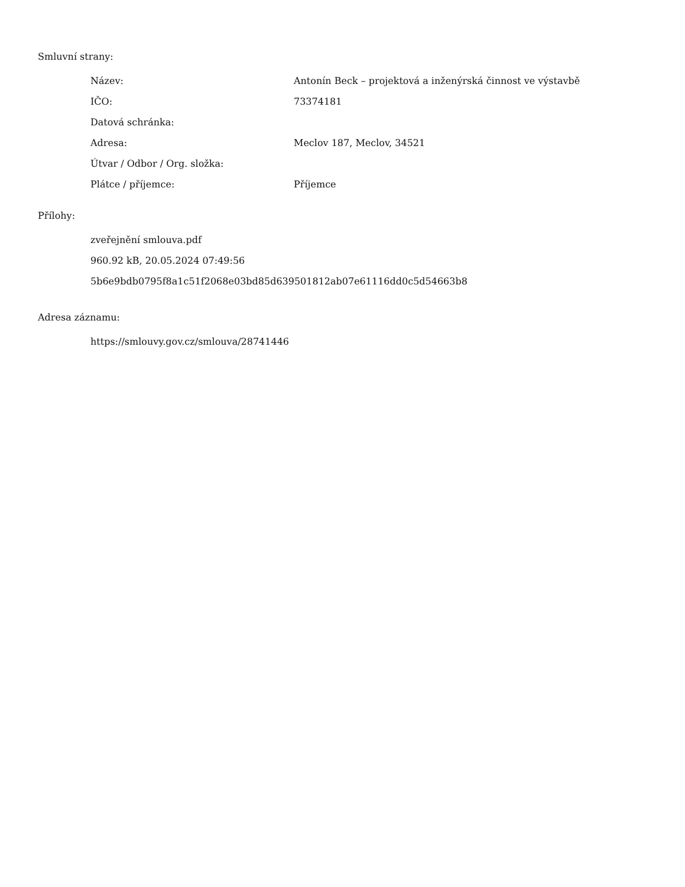Smluvní strany:
| Název: | Antonín Beck – projektová a inženýrská činnost ve výstavbě |
| IČO: | 73374181 |
| Datová schránka: | |
| Adresa: | Meclov 187, Meclov, 34521 |
| Útvar / Odbor / Org. složka: | |
| Plátce / příjemce: | Příjemce |
Přílohy:
zveřejnění smlouva.pdf
960.92 kB, 20.05.2024 07:49:56
5b6e9bdb0795f8a1c51f2068e03bd85d639501812ab07e61116dd0c5d54663b8
Adresa záznamu:
https://smlouvy.gov.cz/smlouva/28741446